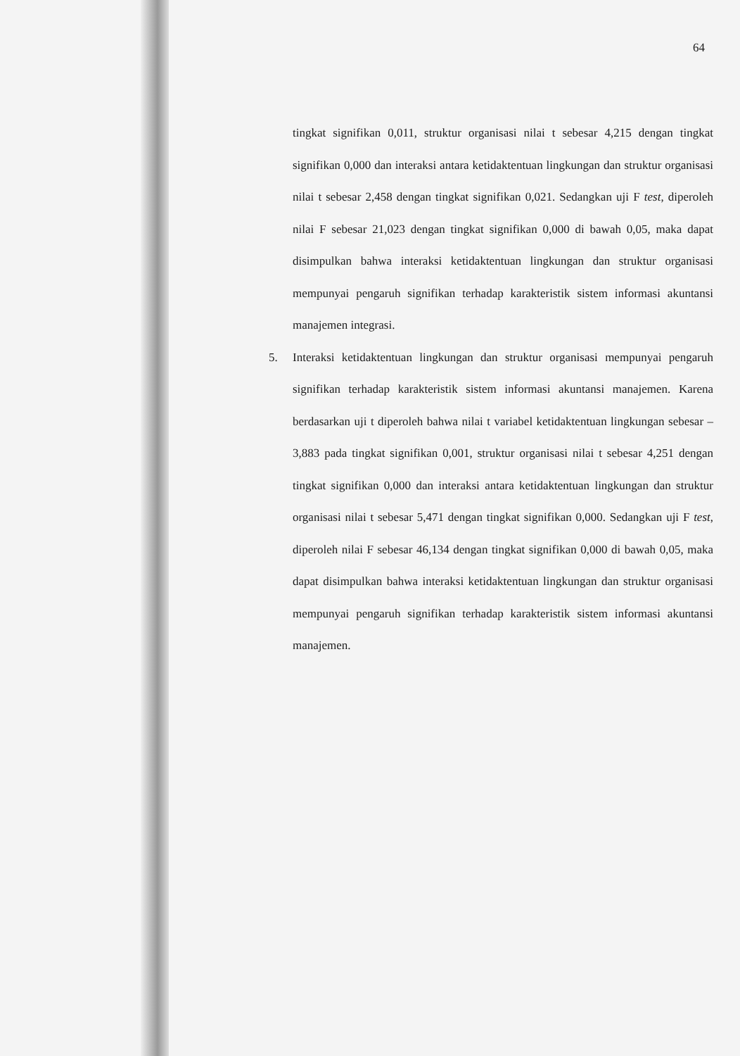64
tingkat signifikan 0,011, struktur organisasi nilai t sebesar 4,215 dengan tingkat signifikan 0,000 dan interaksi antara ketidaktentuan lingkungan dan struktur organisasi nilai t sebesar 2,458 dengan tingkat signifikan 0,021. Sedangkan uji F test, diperoleh nilai F sebesar 21,023 dengan tingkat signifikan 0,000 di bawah 0,05, maka dapat disimpulkan bahwa interaksi ketidaktentuan lingkungan dan struktur organisasi mempunyai pengaruh signifikan terhadap karakteristik sistem informasi akuntansi manajemen integrasi.
5. Interaksi ketidaktentuan lingkungan dan struktur organisasi mempunyai pengaruh signifikan terhadap karakteristik sistem informasi akuntansi manajemen. Karena berdasarkan uji t diperoleh bahwa nilai t variabel ketidaktentuan lingkungan sebesar –3,883 pada tingkat signifikan 0,001, struktur organisasi nilai t sebesar 4,251 dengan tingkat signifikan 0,000 dan interaksi antara ketidaktentuan lingkungan dan struktur organisasi nilai t sebesar 5,471 dengan tingkat signifikan 0,000. Sedangkan uji F test, diperoleh nilai F sebesar 46,134 dengan tingkat signifikan 0,000 di bawah 0,05, maka dapat disimpulkan bahwa interaksi ketidaktentuan lingkungan dan struktur organisasi mempunyai pengaruh signifikan terhadap karakteristik sistem informasi akuntansi manajemen.